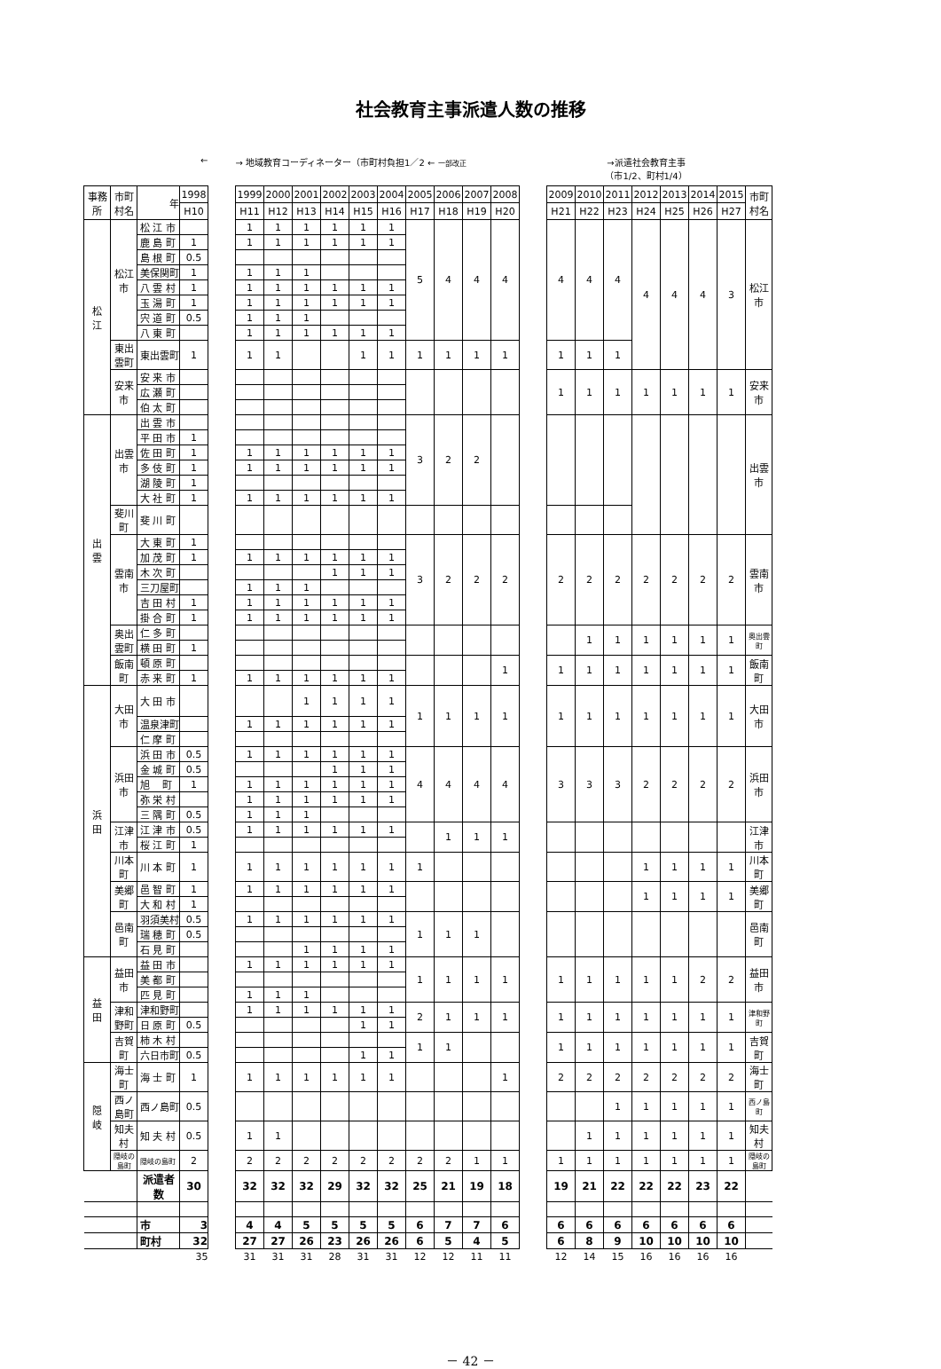社会教育主事派遣人数の推移
| ← | | | | | → 地域教育コーディネーター（市町村負担1／2 ← 一部改正 | | | | | | | | | | | →派遣社会教育主事 （市1/2、町村1/4） | | | | | | | |
| 事務所 | 市町村名 | 年 | 1998 | | 1999 | 2000 | 2001 | 2002 | 2003 | 2004 | 2005 | 2006 | 2007 | 2008 | | 2009 | 2010 | 2011 | 2012 | 2013 | 2014 | 2015 | 市町村名 |
| | | | H10 | | H11 | H12 | H13 | H14 | H15 | H16 | H17 | H18 | H19 | H20 | | H21 | H22 | H23 | H24 | H25 | H26 | H27 | |
| 松 江 | 松江市 | 松 江 市 | | | 1 | 1 | 1 | 1 | 1 | 1 | 5 | 4 | 4 | 4 | | 4 | 4 | 4 | 4 | 4 | 4 | 3 | 松江市 |
| | | 鹿 島 町 | 1 | | 1 | 1 | 1 | 1 | 1 | 1 | | | | | | | | | | | | | |
| | | 島 根 町 | 0.5 | | | | | | | | | | | | | | | | | | | | |
| | | 美保関町 | 1 | | 1 | 1 | 1 | | | | | | | | | | | | | | | | |
| | | 八 雲 村 | 1 | | 1 | 1 | 1 | 1 | 1 | 1 | | | | | | | | | | | | | |
| | | 玉 湯 町 | 1 | | 1 | 1 | 1 | 1 | 1 | 1 | | | | | | | | | | | | | |
| | | 宍 道 町 | 0.5 | | 1 | 1 | 1 | | | | | | | | | | | | | | | | |
| | | 八 東 町 | | | 1 | 1 | 1 | 1 | 1 | 1 | | | | | | | | | | | | | |
| | 東出雲町 | 東出雲町 | 1 | | 1 | 1 | | | 1 | 1 | 1 | 1 | 1 | 1 | | 1 | 1 | 1 | | | | | |
| | 安来市 | 安 来 市 | | | | | | | | | | | | | | 1 | 1 | 1 | 1 | 1 | 1 | 1 | 安来市 |
| | | 広 瀬 町 | | | | | | | | | | | | | | | | | | | | | |
| | | 伯 太 町 | | | | | | | | | | | | | | | | | | | | | |
| 出 雲 | 出雲市 | 出 雲 市 | | | | | | | | | 3 | 2 | 2 | | | | | | | | | | 出雲市 |
| | | 平 田 市 | 1 | | | | | | | | | | | | | | | | | | | | |
| | | 佐 田 町 | 1 | | 1 | 1 | 1 | 1 | 1 | 1 | | | | | | | | | | | | | |
| | | 多 伎 町 | 1 | | 1 | 1 | 1 | 1 | 1 | 1 | | | | | | | | | | | | | |
| | | 湖 陵 町 | 1 | | | | | | | | | | | | | | | | | | | | |
| | | 大 社 町 | 1 | | 1 | 1 | 1 | 1 | 1 | 1 | | | | | | | | | | | | | |
| | 斐川町 | 斐 川 町 | | | | | | | | | | | | | | | | | | | | | |
| | 雲南市 | 大 東 町 | 1 | | | | | | | | 3 | 2 | 2 | 2 | | 2 | 2 | 2 | 2 | 2 | 2 | 2 | 雲南市 |
| | | 加 茂 町 | 1 | | 1 | 1 | 1 | 1 | 1 | 1 | | | | | | | | | | | | | |
| | | 木 次 町 | | | | | | 1 | 1 | 1 | | | | | | | | | | | | | |
| | | 三刀屋町 | | | 1 | 1 | 1 | | | | | | | | | | | | | | | | |
| | | 吉 田 村 | 1 | | 1 | 1 | 1 | 1 | 1 | 1 | | | | | | | | | | | | | |
| | | 掛 合 町 | 1 | | 1 | 1 | 1 | 1 | 1 | 1 | | | | | | | | | | | | | |
| | 奥出雲町 | 仁 多 町 | | | | | | | | | | | | | | | 1 | 1 | 1 | 1 | 1 | 1 | 奥出雲町 |
| | | 横 田 町 | 1 | | | | | | | | | | | | | | | | | | | | |
| | 飯南町 | 頓 原 町 | | | | | | | | | | | | 1 | | 1 | 1 | 1 | 1 | 1 | 1 | 1 | 飯南町 |
| | | 赤 来 町 | 1 | | 1 | 1 | 1 | 1 | 1 | 1 | | | | | | | | | | | | | |
| 浜 田 | 大田市 | 大 田 市 | | | | | 1 | 1 | 1 | 1 | 1 | 1 | 1 | 1 | | 1 | 1 | 1 | 1 | 1 | 1 | 1 | 大田市 |
| | | 温泉津町 | | | 1 | 1 | 1 | 1 | 1 | 1 | | | | | | | | | | | | | |
| | | 仁 摩 町 | | | | | | | | | | | | | | | | | | | | | |
| | 浜田市 | 浜 田 市 | 0.5 | | 1 | 1 | 1 | 1 | 1 | 1 | 4 | 4 | 4 | 4 | | 3 | 3 | 3 | 2 | 2 | 2 | 2 | 浜田市 |
| | | 金 城 町 | 0.5 | | | | | 1 | 1 | 1 | | | | | | | | | | | | | |
| | | 旭 町 | 1 | | 1 | 1 | 1 | 1 | 1 | 1 | | | | | | | | | | | | | |
| | | 弥 栄 村 | | | 1 | 1 | 1 | 1 | 1 | 1 | | | | | | | | | | | | | |
| | | 三 隅 町 | 0.5 | | 1 | 1 | 1 | | | | | | | | | | | | | | | | |
| | 江津市 | 江 津 市 | 0.5 | | 1 | 1 | 1 | 1 | 1 | 1 | | 1 | 1 | 1 | | | | | | | | | 江津市 |
| | | 桜 江 町 | 1 | | | | | | | | | | | | | | | | | | | | |
| | 川本町 | 川 本 町 | 1 | | 1 | 1 | 1 | 1 | 1 | 1 | 1 | | | | | | | | 1 | 1 | 1 | 1 | 川本町 |
| | 美郷町 | 邑 智 町 | 1 | | 1 | 1 | 1 | 1 | 1 | 1 | | | | | | | | | 1 | 1 | 1 | 1 | 美郷町 |
| | | 大 和 村 | 1 | | | | | | | | | | | | | | | | | | | | |
| | 邑南町 | 羽須美村 | 0.5 | | 1 | 1 | 1 | 1 | 1 | 1 | 1 | 1 | 1 | | | | | | | | | | 邑南町 |
| | | 瑞 穂 町 | 0.5 | | | | | | | | | | | | | | | | | | | | |
| | | 石 見 町 | | | | | 1 | 1 | 1 | 1 | | | | | | | | | | | | | |
| 益 田 | 益田市 | 益 田 市 | | | 1 | 1 | 1 | 1 | 1 | 1 | 1 | 1 | 1 | 1 | | 1 | 1 | 1 | 1 | 1 | 2 | 2 | 益田市 |
| | | 美 都 町 | | | | | | | | | | | | | | | | | | | | | |
| | | 匹 見 町 | | | 1 | 1 | 1 | | | | | | | | | | | | | | | | |
| | 津和野町 | 津和野町 | | | 1 | 1 | 1 | 1 | 1 | 1 | 2 | 1 | 1 | 1 | | 1 | 1 | 1 | 1 | 1 | 1 | 1 | 津和野町 |
| | | 日 原 町 | 0.5 | | | | | | 1 | 1 | | | | | | | | | | | | | |
| | 吉賀町 | 柿 木 村 | | | | | | | | | 1 | 1 | | | | 1 | 1 | 1 | 1 | 1 | 1 | 1 | 吉賀町 |
| | | 六日市町 | 0.5 | | | | | | 1 | 1 | | | | | | | | | | | | | |
| 隠 岐 | 海士町 | 海 士 町 | 1 | | 1 | 1 | 1 | 1 | 1 | 1 | | | | 1 | | 2 | 2 | 2 | 2 | 2 | 2 | 2 | 海士町 |
| | 西ノ島町 | 西ノ島町 | 0.5 | | | | | | | | | | | | | | | 1 | 1 | 1 | 1 | 1 | 西ノ島町 |
| | 知夫村 | 知 夫 村 | 0.5 | | 1 | 1 | | | | | | | | | | | 1 | 1 | 1 | 1 | 1 | 1 | 知夫村 |
| | 隠岐の島町 | 隠岐の島町 | 2 | | 2 | 2 | 2 | 2 | 2 | 2 | 2 | 2 | 1 | 1 | | 1 | 1 | 1 | 1 | 1 | 1 | 1 | 隠岐の島町 |
| | | 派遣者数 | 30 | | 32 | 32 | 32 | 29 | 32 | 32 | 25 | 21 | 19 | 18 | | 19 | 21 | 22 | 22 | 22 | 23 | 22 | |
| | | 市 | 3 | | 4 | 4 | 5 | 5 | 5 | 5 | 6 | 7 | 7 | 6 | | 6 | 6 | 6 | 6 | 6 | 6 | 6 | |
| | | 町村 | 32 | | 27 | 27 | 26 | 23 | 26 | 26 | 6 | 5 | 4 | 5 | | 6 | 8 | 9 | 10 | 10 | 10 | 10 | |
| | | | 35 | | 31 | 31 | 31 | 28 | 31 | 31 | 12 | 12 | 11 | 11 | | 12 | 14 | 15 | 16 | 16 | 16 | 16 | |
－ 42 －